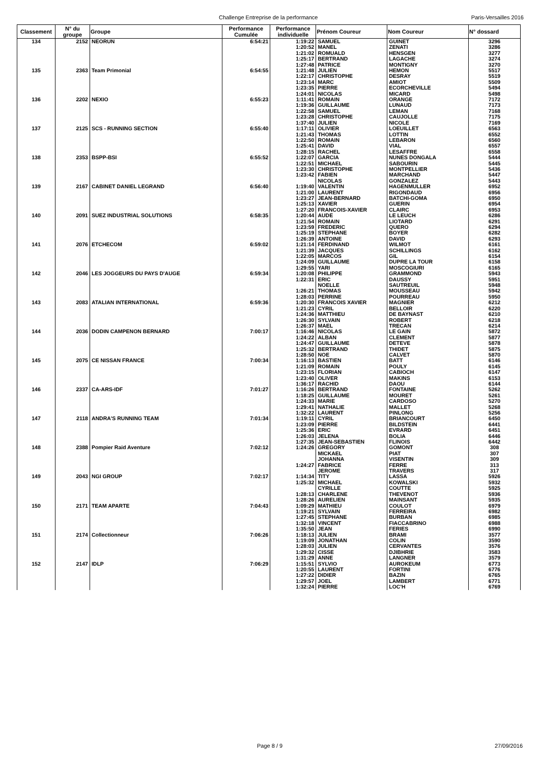Challenge Entreprise de la performance Paris-Versailles 2016
| Classement | N° du groupe | Groupe | Performance Cumulée | Performance individuelle | Prénom Coureur | Nom Coureur | N° dossard |
| --- | --- | --- | --- | --- | --- | --- | --- |
| 134 | 2152 | NEORUN | 6:54:21 | 1:19:22 | SAMUEL | GUINET | 3296 |
| | | | | 1:20:52 | MANEL | ZENATI | 3286 |
| | | | | 1:21:02 | ROMUALD | HENSGEN | 3277 |
| | | | | 1:25:17 | BERTRAND | LAGACHE | 3274 |
| | | | | 1:27:48 | PATRICE | MONTIGNY | 3270 |
| 135 | 2363 | Team Primonial | 6:54:55 | 1:21:48 | JULIEN | HEMON | 5517 |
| | | | | 1:22:17 | CHRISTOPHE | DESRAY | 5519 |
| | | | | 1:23:14 | MARC | AMIOT | 5509 |
| | | | | 1:23:35 | PIERRE | ECORCHEVILLE | 5494 |
| | | | | 1:24:01 | NICOLAS | MICARD | 5498 |
| 136 | 2202 | NEXIO | 6:55:23 | 1:11:41 | ROMAIN | ORANGE | 7172 |
| | | | | 1:19:36 | GUILLAUME | LUNAUD | 7173 |
| | | | | 1:22:58 | SAMUEL | LEMAN | 7168 |
| | | | | 1:23:28 | CHRISTOPHE | CAUJOLLE | 7175 |
| | | | | 1:37:40 | JULIEN | NICOLE | 7169 |
| 137 | 2125 | SCS - RUNNING SECTION | 6:55:40 | 1:17:11 | OLIVIER | LOEUILLET | 6563 |
| | | | | 1:21:43 | THOMAS | LOTTIN | 6552 |
| | | | | 1:22:50 | ROMAIN | LEBARON | 6560 |
| | | | | 1:25:41 | DAVID | VIAL | 6557 |
| | | | | 1:28:15 | RACHEL | LESAFFRE | 6558 |
| 138 | 2353 | BSPP-BSI | 6:55:52 | 1:22:07 | GARCIA | NUNES DONGALA | 5444 |
| | | | | 1:22:51 | MICHAEL | SABOURIN | 5445 |
| | | | | 1:23:30 | CHRISTOPHE | MONTPELLIER | 5436 |
| | | | | 1:23:42 | FABIEN | MARCHAND | 5447 |
| | | | | | NICOLAS | GONZALEZ | 5443 |
| 139 | 2167 | CABINET DANIEL LEGRAND | 6:56:40 | 1:19:40 | VALENTIN | HAGENMULLER | 6952 |
| | | | | 1:21:00 | LAURENT | RIGONDAUD | 6956 |
| | | | | 1:23:27 | JEAN-BERNARD | BATCHI-GOMA | 6950 |
| | | | | 1:25:13 | XAVIER | GUERIN | 6954 |
| | | | | 1:27:20 | FRANCOIS-XAVIER | CLAIRC | 6953 |
| 140 | 2091 | SUEZ INDUSTRIAL SOLUTIONS | 6:58:35 | 1:20:44 | AUDE | LE LEUCH | 6286 |
| | | | | 1:21:54 | ROMAIN | LIOTARD | 6291 |
| | | | | 1:23:59 | FREDERIC | QUERO | 6294 |
| | | | | 1:25:19 | STEPHANE | BOYER | 6282 |
| | | | | 1:26:39 | ANTOINE | DAVID | 6293 |
| 141 | 2076 | ETCHECOM | 6:59:02 | 1:21:14 | FERDINAND | WILMOT | 6161 |
| | | | | 1:21:39 | JACQUES | SCHILLINGS | 6162 |
| | | | | 1:22:05 | MARCOS | GIL | 6154 |
| | | | | 1:24:09 | GUILLAUME | DUPRE LA TOUR | 6158 |
| | | | | 1:29:55 | YARI | MOSCOGIURI | 6165 |
| 142 | 2046 | LES JOGGEURS DU PAYS D'AUGE | 6:59:34 | 1:20:08 | PHILIPPE | GRAMMOND | 5943 |
| | | | | 1:22:31 | ERIC | DAUSSY | 5951 |
| | | | | | NOELLE | SAUTREUIL | 5948 |
| | | | | 1:26:21 | THOMAS | MOUSSEAU | 5942 |
| | | | | 1:28:03 | PERRINE | POURREAU | 5950 |
| 143 | 2083 | ATALIAN INTERNATIONAL | 6:59:36 | 1:20:30 | FRANCOIS XAVIER | MAGNIER | 6212 |
| | | | | 1:21:23 | CYRIL | BELLOIR | 6220 |
| | | | | 1:24:36 | MATTHIEU | DE BAYNAST | 6210 |
| | | | | 1:26:30 | SYLVAIN | ROBERT | 6218 |
| | | | | 1:26:37 | MAEL | TRECAN | 6214 |
| 144 | 2036 | DODIN CAMPENON BERNARD | 7:00:17 | 1:16:46 | NICOLAS | LE GAIN | 5872 |
| | | | | 1:24:22 | ALBAN | CLEMENT | 5877 |
| | | | | 1:24:47 | GUILLAUME | DETEVE | 5878 |
| | | | | 1:25:32 | BERTRAND | THIDET | 5875 |
| | | | | 1:28:50 | NOE | CALVET | 5870 |
| 145 | 2075 | CE NISSAN FRANCE | 7:00:34 | 1:16:13 | BASTIEN | BATT | 6146 |
| | | | | 1:21:09 | ROMAIN | POULY | 6145 |
| | | | | 1:23:15 | FLORIAN | CABIOCH | 6147 |
| | | | | 1:23:40 | OLIVER | MAKINS | 6153 |
| | | | | 1:36:17 | RACHID | DAOU | 6144 |
| 146 | 2337 | CA-ARS-IDF | 7:01:27 | 1:16:26 | BERTRAND | FONTAINE | 5262 |
| | | | | 1:18:25 | GUILLAUME | MOURET | 5261 |
| | | | | 1:24:33 | MARIE | CARDOSO | 5270 |
| | | | | 1:29:41 | NATHALIE | MALLET | 5268 |
| | | | | 1:32:22 | LAURENT | PINLONG | 5256 |
| 147 | 2118 | ANDRA'S RUNNING TEAM | 7:01:34 | 1:19:11 | CYRIL | BRIANCOURT | 6450 |
| | | | | 1:23:09 | PIERRE | BILDSTEIN | 6441 |
| | | | | 1:25:36 | ERIC | EVRARD | 6451 |
| | | | | 1:26:03 | JELENA | BOLIA | 6446 |
| | | | | 1:27:35 | JEAN-SEBASTIEN | FLINOIS | 6442 |
| 148 | 2388 | Pompier Raid Aventure | 7:02:12 | 1:24:26 | GREGORY | GOMONT | 308 |
| | | | | | MICKAEL | PIAT | 307 |
| | | | | | JOHANNA | VISENTIN | 309 |
| | | | | 1:24:27 | FABRICE | FERRE | 313 |
| | | | | | JEROME | TRAVERS | 317 |
| 149 | 2043 | NGI GROUP | 7:02:17 | 1:14:34 | TITY | LASSA | 5926 |
| | | | | 1:25:32 | MICHAEL | KOWALSKI | 5932 |
| | | | | | CYRILLE | COUTTE | 5925 |
| | | | | 1:28:13 | CHARLENE | THEVENOT | 5936 |
| | | | | 1:28:26 | AURELIEN | MAINSANT | 5935 |
| 150 | 2171 | TEAM APARTE | 7:04:43 | 1:09:29 | MATHIEU | COULOT | 6979 |
| | | | | 1:19:21 | SYLVAIN | FERREIRA | 6982 |
| | | | | 1:27:45 | STEPHANE | BURBAN | 6985 |
| | | | | 1:32:18 | VINCENT | FIACCABRINO | 6988 |
| | | | | 1:35:50 | JEAN | FERIES | 6990 |
| 151 | 2174 | Collectionneur | 7:06:26 | 1:18:13 | JULIEN | BRAMI | 3577 |
| | | | | 1:19:09 | JONATHAN | COLIN | 3590 |
| | | | | 1:28:03 | JULIEN | CERVANTES | 3576 |
| | | | | 1:29:32 | CISSE | DJIBHRIE | 3583 |
| | | | | 1:31:29 | ANNE | LANGNER | 3579 |
| 152 | 2147 | IDLP | 7:06:29 | 1:15:51 | SYLVIO | AUROKEUM | 6773 |
| | | | | 1:20:55 | LAURENT | FORTINI | 6776 |
| | | | | 1:27:22 | DIDIER | BAZIN | 6765 |
| | | | | 1:29:57 | JOEL | LAMBERT | 6771 |
| | | | | 1:32:24 | PIERRE | LOC'H | 6769 |
Page 8 / 9 27/09/2016